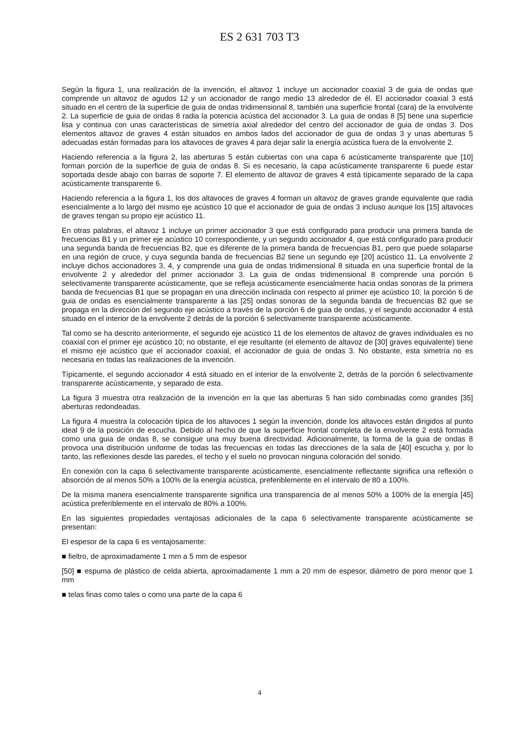ES 2 631 703 T3
Según la figura 1, una realización de la invención, el altavoz 1 incluye un accionador coaxial 3 de guia de ondas que comprende un altavoz de agudos 12 y un accionador de rango medio 13 alrededor de él. El accionador coaxial 3 está situado en el centro de la superficie de guia de ondas tridimensional 8, también una superficie frontal (cara) de la envolvente 2. La superficie de guia de ondas 8 radia la potencia acústica del accionador 3. La guia de ondas 8 [5] tiene una superficie lisa y continua con unas características de simetría axial alrededor del centro del accionador de guia de ondas 3. Dos elementos altavoz de graves 4 están situados en ambos lados del accionador de guia de ondas 3 y unas aberturas 5 adecuadas están formadas para los altavoces de graves 4 para dejar salir la energía acústica fuera de la envolvente 2.
Haciendo referencia a la figura 2, las aberturas 5 están cubiertas con una capa 6 acústicamente transparente que [10] forman porción de la superficie de guia de ondas 8. Si es necesario, la capa acústicamente transparente 6 puede estar soportada desde abajo con barras de soporte 7. El elemento de altavoz de graves 4 está típicamente separado de la capa acústicamente transparente 6.
Haciendo referencia a la figura 1, los dos altavoces de graves 4 forman un altavoz de graves grande equivalente que radia esencialmente a lo largo del mismo eje acústico 10 que el accionador de guia de ondas 3 incluso aunque los [15] altavoces de graves tengan su propio eje acústico 11.
En otras palabras, el altavoz 1 incluye un primer accionador 3 que está configurado para producir una primera banda de frecuencias B1 y un primer eje acústico 10 correspondiente, y un segundo accionador 4, que está configurado para producir una segunda banda de frecuencias B2, que es diferente de la primera banda de frecuencias B1, pero que puede solaparse en una región de cruce, y cuya segunda banda de frecuencias B2 tiene un segundo eje [20] acústico 11. La envolvente 2 incluye dichos accionadores 3, 4, y comprende una guia de ondas tridimensional 8 situada en una superficie frontal de la envolvente 2 y alrededor del primer accionador 3. La guia de ondas tridimensional 8 comprende una porción 6 selectivamente transparente acústicamente, que se refleja acústicamente esencialmente hacia ondas sonoras de la primera banda de frecuencias B1 que se propagan en una dirección inclinada con respecto al primer eje acústico 10, la porción 6 de guia de ondas es esencialmente transparente a las [25] ondas sonoras de la segunda banda de frecuencias B2 que se propaga en la dirección del segundo eje acústico a través de la porción 6 de guia de ondas, y el segundo accionador 4 está situado en el interior de la envolvente 2 detrás de la porción 6 selectivamente transparente acústicamente.
Tal como se ha descrito anteriormente, el segundo eje acústico 11 de los elementos de altavoz de graves individuales es no coaxial con el primer eje acústico 10; no obstante, el eje resultante (el elemento de altavoz de [30] graves equivalente) tiene el mismo eje acústico que el accionador coaxial, el accionador de guia de ondas 3. No obstante, esta simetría no es necesaria en todas las realizaciones de la invención.
Típicamente, el segundo accionador 4 está situado en el interior de la envolvente 2, detrás de la porción 6 selectivamente transparente acústicamente, y separado de esta.
La figura 3 muestra otra realización de la invención en la que las aberturas 5 han sido combinadas como grandes [35] aberturas redondeadas.
La figura 4 muestra la colocación típica de los altavoces 1 según la invención, donde los altavoces están dirigidos al punto ideal 9 de la posición de escucha. Debido al hecho de que la superficie frontal completa de la envolvente 2 está formada como una guia de ondas 8, se consigue una muy buena directividad. Adicionalmente, la forma de la guia de ondas 8 provoca una distribución uniforme de todas las frecuencias en todas las direcciones de la sala de [40] escucha y, por lo tanto, las reflexiones desde las paredes, el techo y el suelo no provocan ninguna coloración del sonido.
En conexión con la capa 6 selectivamente transparente acústicamente, esencialmente reflectante significa una reflexión o absorción de al menos 50% a 100% de la energía acústica, preferiblemente en el intervalo de 80 a 100%.
De la misma manera esencialmente transparente significa una transparencia de al menos 50% a 100% de la energía [45] acústica preferiblemente en el intervalo de 80% a 100%.
En las siguientes propiedades ventajosas adicionales de la capa 6 selectivamente transparente acústicamente se presentan:
El espesor de la capa 6 es ventajosamente:
■ fieltro, de aproximadamente 1 mm a 5 mm de espesor
[50] ■ espuma de plástico de celda abierta, aproximadamente 1 mm a 20 mm de espesor, diámetro de poro menor que 1 mm
■ telas finas como tales o como una parte de la capa 6
4